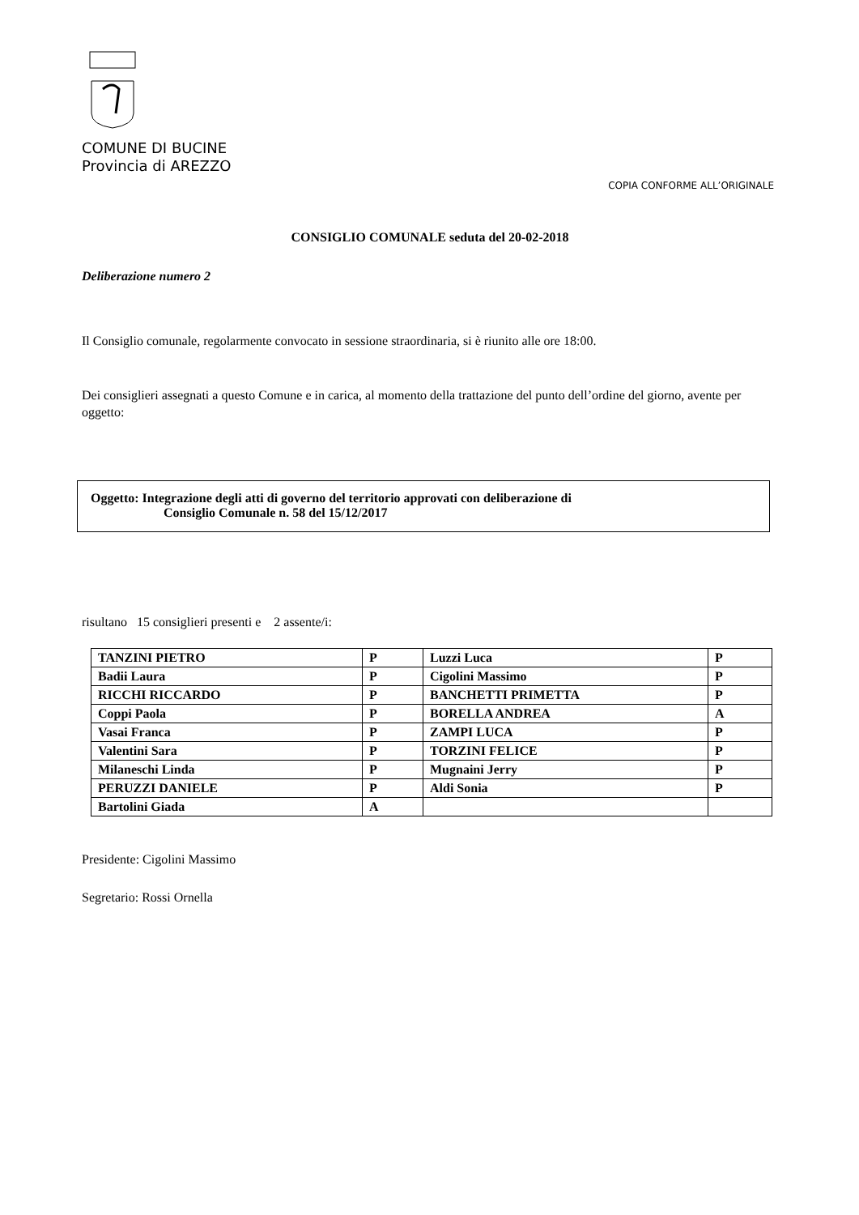COMUNE DI BUCINE
Provincia di AREZZO
COPIA CONFORME ALL’ORIGINALE
CONSIGLIO COMUNALE seduta del 20-02-2018
Deliberazione numero 2
Il Consiglio comunale, regolarmente convocato in sessione straordinaria, si è riunito alle ore 18:00.
Dei consiglieri assegnati a questo Comune e in carica, al momento della trattazione del punto dell’ordine del giorno, avente per oggetto:
Oggetto: Integrazione degli atti di governo del territorio approvati con deliberazione di
Consiglio Comunale n. 58 del 15/12/2017
risultano 15 consiglieri presenti e 2 assente/i:
| TANZINI PIETRO | P | Luzzi Luca | P |
| Badii Laura | P | Cigolini Massimo | P |
| RICCHI RICCARDO | P | BANCHETTI PRIMETTA | P |
| Coppi Paola | P | BORELLA ANDREA | A |
| Vasai Franca | P | ZAMPI LUCA | P |
| Valentini Sara | P | TORZINI FELICE | P |
| Milaneschi Linda | P | Mugnaini Jerry | P |
| PERUZZI DANIELE | P | Aldi Sonia | P |
| Bartolini Giada | A | | |
Presidente: Cigolini Massimo
Segretario: Rossi Ornella